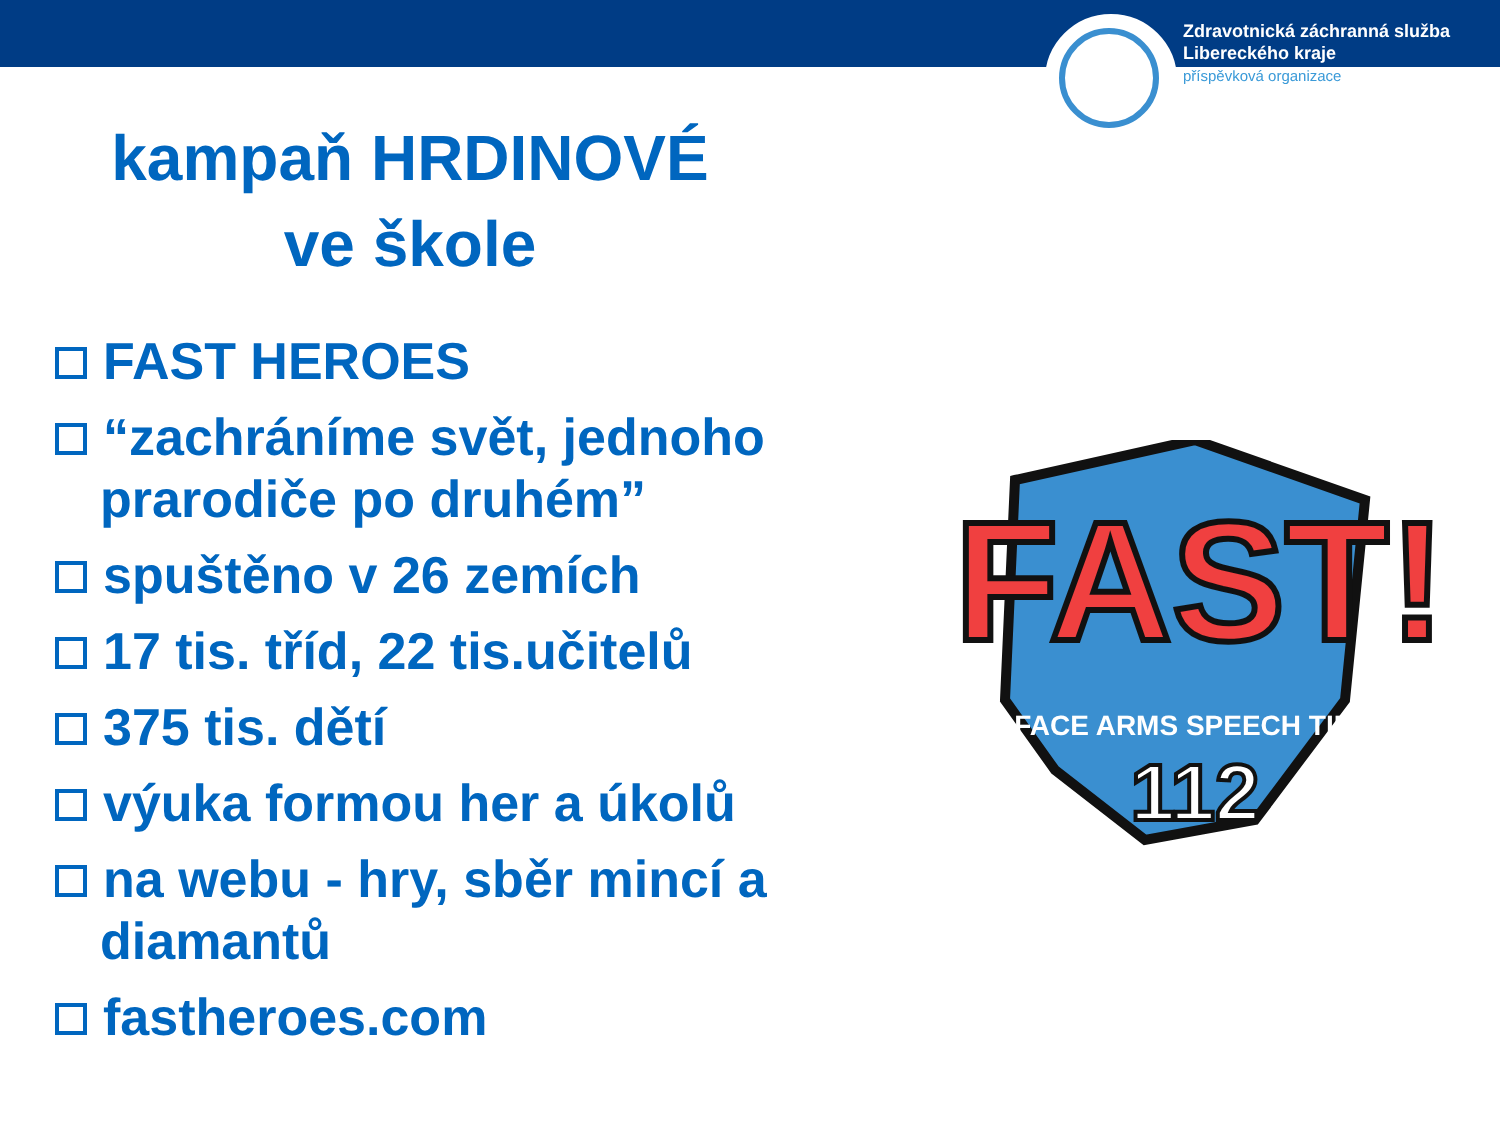Zdravotnická záchranná služba
Libereckého kraje
příspěvková organizace
kampaň HRDINOVÉ
ve škole
FAST HEROES
“zachráníme svět, jednoho prarodiče po druhém”
spuštěno v 26 zemích
17 tis. tříd, 22 tis.učitelů
375 tis. dětí
výuka formou her a úkolů
na webu - hry, sběr mincí a diamantů
fastheroes.com
FAST!
FACE ARMS SPEECH TIME
112